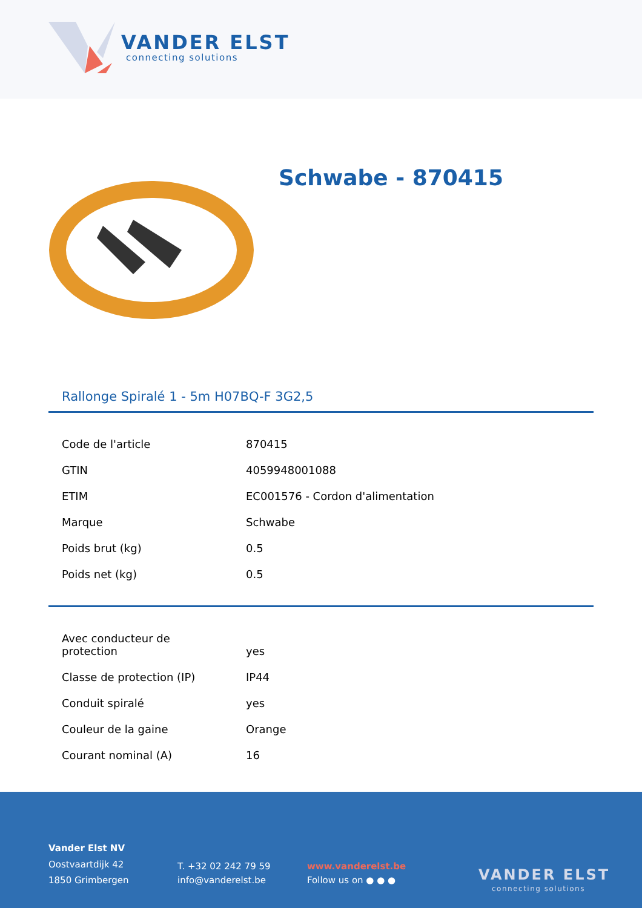VANDER ELST
connecting solutions
Schwabe - 870415
Rallonge Spiralé 1 - 5m H07BQ-F 3G2,5
| Code de l'article | 870415 |
| GTIN | 4059948001088 |
| ETIM | EC001576 - Cordon d'alimentation |
| Marque | Schwabe |
| Poids brut (kg) | 0.5 |
| Poids net (kg) | 0.5 |
| Avec conducteur de protection | yes |
| Classe de protection (IP) | IP44 |
| Conduit spiralé | yes |
| Couleur de la gaine | Orange |
| Courant nominal (A) | 16 |
Vander Elst NV
Oostvaartdijk 42
1850 Grimbergen
T. +32 02 242 79 59
info@vanderelst.be
www.vanderelst.be
Follow us on ● ● ●
VANDER ELST
connecting solutions